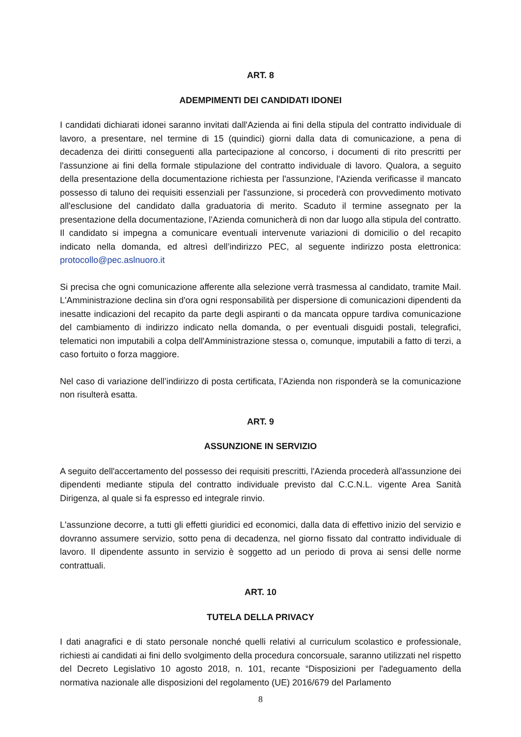ART. 8
ADEMPIMENTI DEI CANDIDATI IDONEI
I candidati dichiarati idonei saranno invitati dall'Azienda ai fini della stipula del contratto individuale di lavoro, a presentare, nel termine di 15 (quindici) giorni dalla data di comunicazione, a pena di decadenza dei diritti conseguenti alla partecipazione al concorso, i documenti di rito prescritti per l'assunzione ai fini della formale stipulazione del contratto individuale di lavoro. Qualora, a seguito della presentazione della documentazione richiesta per l'assunzione, l'Azienda verificasse il mancato possesso di taluno dei requisiti essenziali per l'assunzione, si procederà con provvedimento motivato all'esclusione del candidato dalla graduatoria di merito. Scaduto il termine assegnato per la presentazione della documentazione, l'Azienda comunicherà di non dar luogo alla stipula del contratto. Il candidato si impegna a comunicare eventuali intervenute variazioni di domicilio o del recapito indicato nella domanda, ed altresì dell’indirizzo PEC, al seguente indirizzo posta elettronica: protocollo@pec.aslnuoro.it
Si precisa che ogni comunicazione afferente alla selezione verrà trasmessa al candidato, tramite Mail. L'Amministrazione declina sin d'ora ogni responsabilità per dispersione di comunicazioni dipendenti da inesatte indicazioni del recapito da parte degli aspiranti o da mancata oppure tardiva comunicazione del cambiamento di indirizzo indicato nella domanda, o per eventuali disguidi postali, telegrafici, telematici non imputabili a colpa dell'Amministrazione stessa o, comunque, imputabili a fatto di terzi, a caso fortuito o forza maggiore.
Nel caso di variazione dell’indirizzo di posta certificata, l’Azienda non risponderà se la comunicazione non risulterà esatta.
ART. 9
ASSUNZIONE IN SERVIZIO
A seguito dell'accertamento del possesso dei requisiti prescritti, l'Azienda procederà all'assunzione dei dipendenti mediante stipula del contratto individuale previsto dal C.C.N.L. vigente Area Sanità Dirigenza, al quale si fa espresso ed integrale rinvio.
L'assunzione decorre, a tutti gli effetti giuridici ed economici, dalla data di effettivo inizio del servizio e dovranno assumere servizio, sotto pena di decadenza, nel giorno fissato dal contratto individuale di lavoro. Il dipendente assunto in servizio è soggetto ad un periodo di prova ai sensi delle norme contrattuali.
ART. 10
TUTELA DELLA PRIVACY
I dati anagrafici e di stato personale nonché quelli relativi al curriculum scolastico e professionale, richiesti ai candidati ai fini dello svolgimento della procedura concorsuale, saranno utilizzati nel rispetto del Decreto Legislativo 10 agosto 2018, n. 101, recante “Disposizioni per l'adeguamento della normativa nazionale alle disposizioni del regolamento (UE) 2016/679 del Parlamento
8